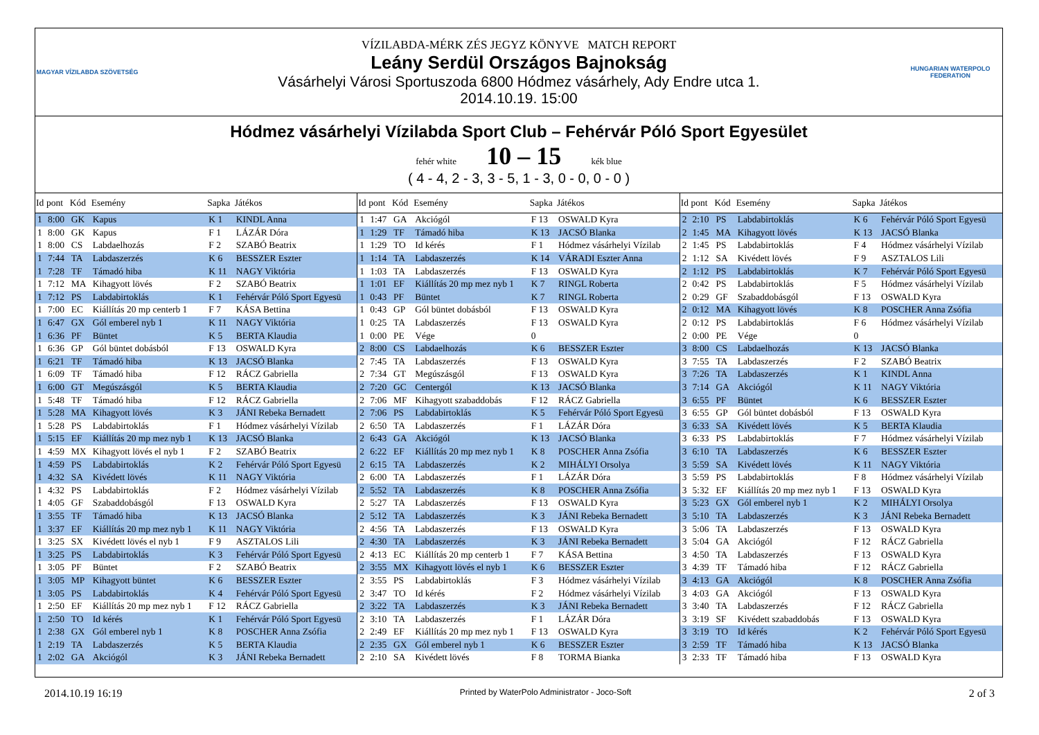MAGYAR VÍZILABDA SZÖVETSÉG
VÍZILABDA-MÉRK ZÉS JEGYZ KÖNYVE MATCH REPORT
Leány Serdül Országos Bajnokság
Vásárhelyi Városi Sportuszoda 6800 Hódmez vásárhely, Ady Endre utca 1.
2014.10.19. 15:00
HUNGARIAN WATERPOLO FEDERATION
Hódmez vásárhelyi Vízilabda Sport Club – Fehérvár Póló Sport Egyesület
fehér white 10 – 15 kék blue
( 4 - 4, 2 - 3, 3 - 5, 1 - 3, 0 - 0, 0 - 0 )
| Id | pont | Kód | Esemény | Sapka | Játékos |
| --- | --- | --- | --- | --- | --- |
| 1 | 8:00 | GK | Kapus | K 1 | KINDL Anna |
| 1 | 8:00 | GK | Kapus | F 1 | LÁZÁR Dóra |
| 1 | 8:00 | CS | Labdaelhozás | F 2 | SZABÓ Beatrix |
| 1 | 7:44 | TA | Labdaszerzés | K 6 | BESSZER Eszter |
| 1 | 7:28 | TF | Támadó hiba | K 11 | NAGY Viktória |
| 1 | 7:12 | MA | Kihagyott lövés | F 2 | SZABÓ Beatrix |
| 1 | 7:12 | PS | Labdabirtoklás | K 1 | Fehérvár Póló Sport Egyesü |
| 1 | 7:00 | EC | Kiállítás 20 mp centerb 1 | F 7 | KÁSA Bettina |
| 1 | 6:47 | GX | Gól emberel nyb 1 | K 11 | NAGY Viktória |
| 1 | 6:36 | PF | Büntet | K 5 | BERTA Klaudia |
| 1 | 6:36 | GP | Gól büntet dobásból | F 13 | OSWALD Kyra |
| 1 | 6:21 | TF | Támadó hiba | K 13 | JACSÓ Blanka |
| 1 | 6:09 | TF | Támadó hiba | F 12 | RÁCZ Gabriella |
| 1 | 6:00 | GT | Megúszásgól | K 5 | BERTA Klaudia |
| 1 | 5:48 | TF | Támadó hiba | F 12 | RÁCZ Gabriella |
| 1 | 5:28 | MA | Kihagyott lövés | K 3 | JÁNI Rebeka Bernadett |
| 1 | 5:28 | PS | Labdabirtoklás | F 1 | Hódmez vásárhelyi Vízilab |
| 1 | 5:15 | EF | Kiállítás 20 mp mez nyb 1 | K 13 | JACSÓ Blanka |
| 1 | 4:59 | MX | Kihagyott lövés el nyb 1 | F 2 | SZABÓ Beatrix |
| 1 | 4:59 | PS | Labdabirtoklás | K 2 | Fehérvár Póló Sport Egyesü |
| 1 | 4:32 | SA | Kivédett lövés | K 11 | NAGY Viktória |
| 1 | 4:32 | PS | Labdabirtoklás | F 2 | Hódmez vásárhelyi Vízilab |
| 1 | 4:05 | GF | Szabaddobásgól | F 13 | OSWALD Kyra |
| 1 | 3:55 | TF | Támadó hiba | K 13 | JACSÓ Blanka |
| 1 | 3:37 | EF | Kiállítás 20 mp mez nyb 1 | K 11 | NAGY Viktória |
| 1 | 3:25 | SX | Kivédett lövés el nyb 1 | F 9 | ASZTALOS Lili |
| 1 | 3:25 | PS | Labdabirtoklás | K 3 | Fehérvár Póló Sport Egyesü |
| 1 | 3:05 | PF | Büntet | F 2 | SZABÓ Beatrix |
| 1 | 3:05 | MP | Kihagyott büntet | K 6 | BESSZER Eszter |
| 1 | 3:05 | PS | Labdabirtoklás | K 4 | Fehérvár Póló Sport Egyesü |
| 1 | 2:50 | EF | Kiállítás 20 mp mez nyb 1 | F 12 | RÁCZ Gabriella |
| 1 | 2:50 | TO | Id kérés | K 1 | Fehérvár Póló Sport Egyesü |
| 1 | 2:38 | GX | Gól emberel nyb 1 | K 8 | POSCHER Anna Zsófia |
| 1 | 2:19 | TA | Labdaszerzés | K 5 | BERTA Klaudia |
| 1 | 2:02 | GA | Akciógól | K 3 | JÁNI Rebeka Bernadett |
| Id | pont | Kód | Esemény | Sapka | Játékos |
| --- | --- | --- | --- | --- | --- |
| 1 | 1:47 | GA | Akciógól | F 13 | OSWALD Kyra |
| 1 | 1:29 | TF | Támadó hiba | K 13 | JACSÓ Blanka |
| 1 | 1:29 | TO | Id kérés | F 1 | Hódmez vásárhelyi Vízilab |
| 1 | 1:14 | TA | Labdaszerzés | K 14 | VÁRADI Eszter Anna |
| 1 | 1:03 | TA | Labdaszerzés | F 13 | OSWALD Kyra |
| 1 | 1:01 | EF | Kiállítás 20 mp mez nyb 1 | K 7 | RINGL Roberta |
| 1 | 0:43 | PF | Büntet | K 7 | RINGL Roberta |
| 1 | 0:43 | GP | Gól büntet dobásból | F 13 | OSWALD Kyra |
| 1 | 0:25 | TA | Labdaszerzés | F 13 | OSWALD Kyra |
| 1 | 0:00 | PE | Vége | 0 | |
| 2 | 8:00 | CS | Labdaelhozás | K 6 | BESSZER Eszter |
| 2 | 7:45 | TA | Labdaszerzés | F 13 | OSWALD Kyra |
| 2 | 7:34 | GT | Megúszásgól | F 13 | OSWALD Kyra |
| 2 | 7:20 | GC | Centergól | K 13 | JACSÓ Blanka |
| 2 | 7:06 | MF | Kihagyott szabaddobás | F 12 | RÁCZ Gabriella |
| 2 | 7:06 | PS | Labdabirtoklás | K 5 | Fehérvár Póló Sport Egyesü |
| 2 | 6:50 | TA | Labdaszerzés | F 1 | LÁZÁR Dóra |
| 2 | 6:43 | GA | Akciógól | K 13 | JACSÓ Blanka |
| 2 | 6:22 | EF | Kiállítás 20 mp mez nyb 1 | K 8 | POSCHER Anna Zsófia |
| 2 | 6:15 | TA | Labdaszerzés | K 2 | MIHÁLYI Orsolya |
| 2 | 6:00 | TA | Labdaszerzés | F 1 | LÁZÁR Dóra |
| 2 | 5:52 | TA | Labdaszerzés | K 8 | POSCHER Anna Zsófia |
| 2 | 5:27 | TA | Labdaszerzés | F 13 | OSWALD Kyra |
| 2 | 5:12 | TA | Labdaszerzés | K 3 | JÁNI Rebeka Bernadett |
| 2 | 4:56 | TA | Labdaszerzés | F 13 | OSWALD Kyra |
| 2 | 4:30 | TA | Labdaszerzés | K 3 | JÁNI Rebeka Bernadett |
| 2 | 4:13 | EC | Kiállítás 20 mp centerb 1 | F 7 | KÁSA Bettina |
| 2 | 3:55 | MX | Kihagyott lövés el nyb 1 | K 6 | BESSZER Eszter |
| 2 | 3:55 | PS | Labdabirtoklás | F 3 | Hódmez vásárhelyi Vízilab |
| 2 | 3:47 | TO | Id kérés | F 2 | Hódmez vásárhelyi Vízilab |
| 2 | 3:22 | TA | Labdaszerzés | K 3 | JÁNI Rebeka Bernadett |
| 2 | 3:10 | TA | Labdaszerzés | F 1 | LÁZÁR Dóra |
| 2 | 2:49 | EF | Kiállítás 20 mp mez nyb 1 | F 13 | OSWALD Kyra |
| 2 | 2:35 | GX | Gól emberel nyb 1 | K 6 | BESSZER Eszter |
| 2 | 2:10 | SA | Kivédett lövés | F 8 | TORMA Bianka |
| Id | pont | Kód | Esemény | Sapka | Játékos |
| --- | --- | --- | --- | --- | --- |
| 2 | 2:10 | PS | Labdabirtoklás | K 6 | Fehérvár Póló Sport Egyesü |
| 2 | 1:45 | MA | Kihagyott lövés | K 13 | JACSÓ Blanka |
| 2 | 1:45 | PS | Labdabirtoklás | F 4 | Hódmez vásárhelyi Vízilab |
| 2 | 1:12 | SA | Kivédett lövés | F 9 | ASZTALOS Lili |
| 2 | 1:12 | PS | Labdabirtoklás | K 7 | Fehérvár Póló Sport Egyesü |
| 2 | 0:42 | PS | Labdabirtoklás | F 5 | Hódmez vásárhelyi Vízilab |
| 2 | 0:29 | GF | Szabaddobásgól | F 13 | OSWALD Kyra |
| 2 | 0:12 | MA | Kihagyott lövés | K 8 | POSCHER Anna Zsófia |
| 2 | 0:12 | PS | Labdabirtoklás | F 6 | Hódmez vásárhelyi Vízilab |
| 2 | 0:00 | PE | Vége | 0 | |
| 3 | 8:00 | CS | Labdaelhozás | K 13 | JACSÓ Blanka |
| 3 | 7:55 | TA | Labdaszerzés | F 2 | SZABÓ Beatrix |
| 3 | 7:26 | TA | Labdaszerzés | K 1 | KINDL Anna |
| 3 | 7:14 | GA | Akciógól | K 11 | NAGY Viktória |
| 3 | 6:55 | PF | Büntet | K 6 | BESSZER Eszter |
| 3 | 6:55 | GP | Gól büntet dobásból | F 13 | OSWALD Kyra |
| 3 | 6:33 | SA | Kivédett lövés | K 5 | BERTA Klaudia |
| 3 | 6:33 | PS | Labdabirtoklás | F 7 | Hódmez vásárhelyi Vízilab |
| 3 | 6:10 | TA | Labdaszerzés | K 6 | BESSZER Eszter |
| 3 | 5:59 | SA | Kivédett lövés | K 11 | NAGY Viktória |
| 3 | 5:59 | PS | Labdabirtoklás | F 8 | Hódmez vásárhelyi Vízilab |
| 3 | 5:32 | EF | Kiállítás 20 mp mez nyb 1 | F 13 | OSWALD Kyra |
| 3 | 5:23 | GX | Gól emberel nyb 1 | K 2 | MIHÁLYI Orsolya |
| 3 | 5:10 | TA | Labdaszerzés | K 3 | JÁNI Rebeka Bernadett |
| 3 | 5:06 | TA | Labdaszerzés | F 13 | OSWALD Kyra |
| 3 | 5:04 | GA | Akciógól | F 12 | RÁCZ Gabriella |
| 3 | 4:50 | TA | Labdaszerzés | F 13 | OSWALD Kyra |
| 3 | 4:39 | TF | Támadó hiba | F 12 | RÁCZ Gabriella |
| 3 | 4:13 | GA | Akciógól | K 8 | POSCHER Anna Zsófia |
| 3 | 4:03 | GA | Akciógól | F 13 | OSWALD Kyra |
| 3 | 3:40 | TA | Labdaszerzés | F 12 | RÁCZ Gabriella |
| 3 | 3:19 | SF | Kivédett szabaddobás | F 13 | OSWALD Kyra |
| 3 | 3:19 | TO | Id kérés | K 2 | Fehérvár Póló Sport Egyesü |
| 3 | 2:59 | TF | Támadó hiba | K 13 | JACSÓ Blanka |
| 3 | 2:33 | TF | Támadó hiba | F 13 | OSWALD Kyra |
2014.10.19 16:19 Printed by WaterPolo Administrator - Joco-Soft 2 of 3